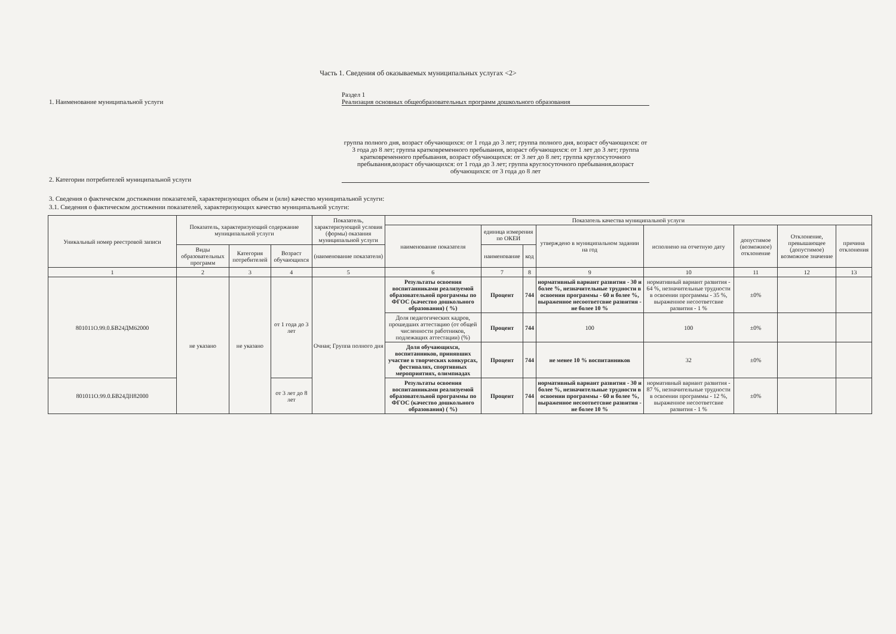Часть 1. Сведения об оказываемых муниципальных услугах <2>
Раздел 1
1. Наименование муниципальной услуги Реализация основных общеобразовательных программ дошкольного образования
2. Категории потребителей муниципальной услуги
группа полного дня, возраст обучающихся: от 1 года до 3 лет; группа полного дня, возраст обучающихся: от 3 года до 8 лет; группа кратковременного пребывания, возраст обучающихся: от 1 лет до 3 лет; группа кратковременного пребывания, возраст обучающихся: от 3 лет до 8 лет; группа круглосуточного пребывания,возраст обучающихся: от 1 года до 3 лет; группа круглосуточного пребывания,возраст обучающихся: от 3 года до 8 лет
3. Сведения о фактическом достижении показателей, характеризующих объем и (или) качество муниципальной услуги:
3.1. Сведения о фактическом достижении показателей, характеризующих качество муниципальной услуги:
| Уникальный номер реестровой записи | Показатель, характеризующий содержание муниципальной услуги | | | Показатель, характеризующий условия (формы) оказания муниципальной услуги | Показатель качества муниципальной услуги | | | | | | | |
| --- | --- | --- | --- | --- | --- | --- | --- | --- | --- | --- | --- | --- |
| | | | | | наименование показателя | единица измерения по ОКЕИ | | утверждено в муниципальном задании на год | исполнено на отчетную дату | допустимое (возможное) отклонение | Отклонение, превышающее (допустимое) возможное значение | причина отклонения |
| | Виды образовательных программ | Категория потребителей | Возраст обучающихся | (наименование показателя) | | наименование | код | | | | | |
| 1 | 2 | 3 | 4 | 5 | 6 | 7 | 8 | 9 | 10 | 11 | 12 | 13 |
| 801011О.99.0.БВ24ДМ62000 | не указано | не указано | от 1 года до 3 лет | Очная; Группа полного дня | Результаты освоения воспитанниками реализуемой образовательной программы по ФГОС (качество дошкольного образования) ( %) | Процент | 744 | нормативный вариант развития - 30 и более %, незначительные трудности в освоении программы - 60 и более %, выраженное несоответсвие развития - не более 10 % | нормативный вариант развития - 64 %, незначительные трудности в освоении программы - 35 %, выраженное несоответсвие развития - 1 % | ±0% | | |
| | | | | | Доля педагогических кадров, прошедших аттестацию (от общей численности работников, подлежащих аттестации) (%) | Процент | 744 | 100 | 100 | ±0% | | |
| | | | | | Доля обучающихся, воспитанников, принявших участие в творческих конкурсах, фестивалях, спортивных мероприятиях, олимпиадах | Процент | 744 | не менее 10 % воспитанников | 32 | ±0% | | |
| 801011О.99.0.БВ24ДН82000 | | | от 3 лет до 8 лет | | Результаты освоения воспитанниками реализуемой образовательной программы по ФГОС (качество дошкольного образования) ( %) | Процент | 744 | нормативный вариант развития - 30 и более %, незначительные трудности в освоении программы - 60 и более %, выраженное несоответсвие развития - не более 10 % | нормативный вариант развития - 87 %, незначительные трудности в освоении программы - 12 %, выраженное несоответсвие развития - 1 % | ±0% | | |